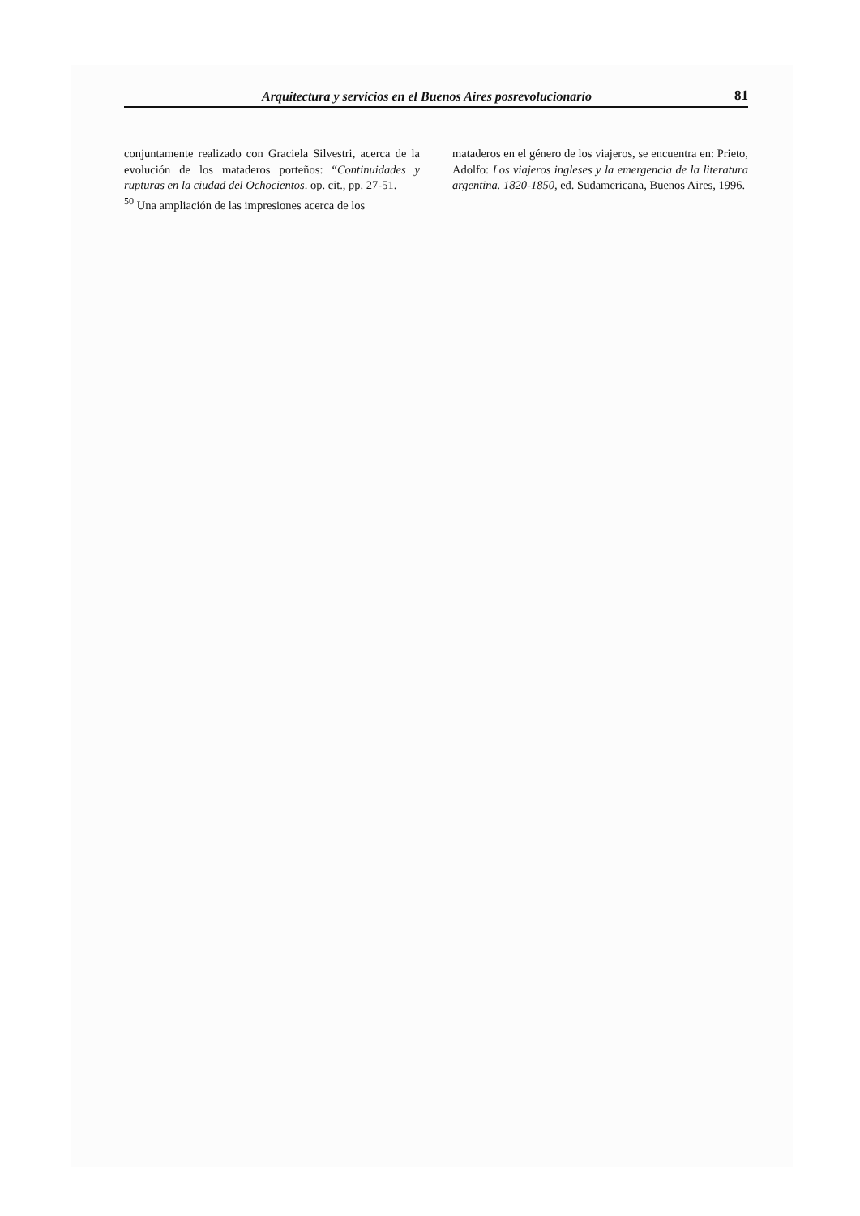Arquitectura y servicios en el Buenos Aires posrevolucionario 81
conjuntamente realizado con Graciela Silvestri, acerca de la evolución de los mataderos porteños: “Continuidades y rupturas en la ciudad del Ochocientos. op. cit., pp. 27-51.
<sup>50</sup> Una ampliación de las impresiones acerca de los
mataderos en el género de los viajeros, se encuentra en: Prieto, Adolfo: Los viajeros ingleses y la emergencia de la literatura argentina. 1820-1850, ed. Sudamericana, Buenos Aires, 1996.